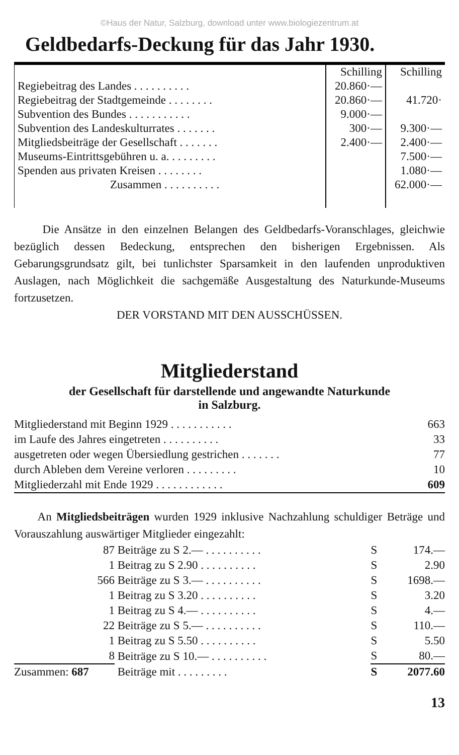©Haus der Natur, Salzburg, download unter www.biologiezentrum.at
Geldbedarfs-Deckung für das Jahr 1930.
| | Schilling | Schilling |
| Regiebeitrag des Landes . . . . . . . . . . | 20.860·— | |
| Regiebeitrag der Stadtgemeinde . . . . . . . . | 20.860·— | 41.720· |
| Subvention des Bundes . . . . . . . . . . . | 9.000·— | |
| Subvention des Landeskulturrates . . . . . . . | 300·— | 9.300·— |
| Mitgliedsbeiträge der Gesellschaft . . . . . . . | 2.400·— | 2.400·— |
| Museums-Eintrittsgebühren u. a. . . . . . . . . | | 7.500·— |
| Spenden aus privaten Kreisen . . . . . . . . | | 1.080·— |
| Zusammen . . . . . . . . . . | | 62.000·— |
Die Ansätze in den einzelnen Belangen des Geldbedarfs-Voranschlages, gleichwie bezüglich dessen Bedeckung, entsprechen den bisherigen Ergebnissen. Als Gebarungsgrundsatz gilt, bei tunlichster Sparsamkeit in den laufenden unproduktiven Auslagen, nach Möglichkeit die sachgemäße Ausgestaltung des Naturkunde-Museums fortzusetzen.
DER VORSTAND MIT DEN AUSSCHÜSSEN.
Mitgliederstand
der Gesellschaft für darstellende und angewandte Naturkunde
in Salzburg.
| Mitgliederstand mit Beginn 1929 . . . . . . . . . . . | 663 |
| im Laufe des Jahres eingetreten . . . . . . . . . . | 33 |
| ausgetreten oder wegen Übersiedlung gestrichen . . . . . . . | 77 |
| durch Ableben dem Vereine verloren . . . . . . . . . | 10 |
| Mitgliederzahl mit Ende 1929 . . . . . . . . . . . . | 609 |
An Mitgliedsbeiträgen wurden 1929 inklusive Nachzahlung schuldiger Beträge und Vorauszahlung auswärtiger Mitglieder eingezahlt:
| 87 | Beiträge zu S 2.— . . . . . . . . . . | S | 174.— |
| 1 | Beitrag zu S 2.90 . . . . . . . . . . | S | 2.90 |
| 566 | Beiträge zu S 3.— . . . . . . . . . . | S | 1698.— |
| 1 | Beitrag zu S 3.20 . . . . . . . . . . | S | 3.20 |
| 1 | Beitrag zu S 4.— . . . . . . . . . . | S | 4.— |
| 22 | Beiträge zu S 5.— . . . . . . . . . . | S | 110.— |
| 1 | Beitrag zu S 5.50 . . . . . . . . . . | S | 5.50 |
| 8 | Beiträge zu S 10.— . . . . . . . . . . | S | 80.— |
| Zusammen: 687 | Beiträge mit . . . . . . . . . | S | 2077.60 |
13